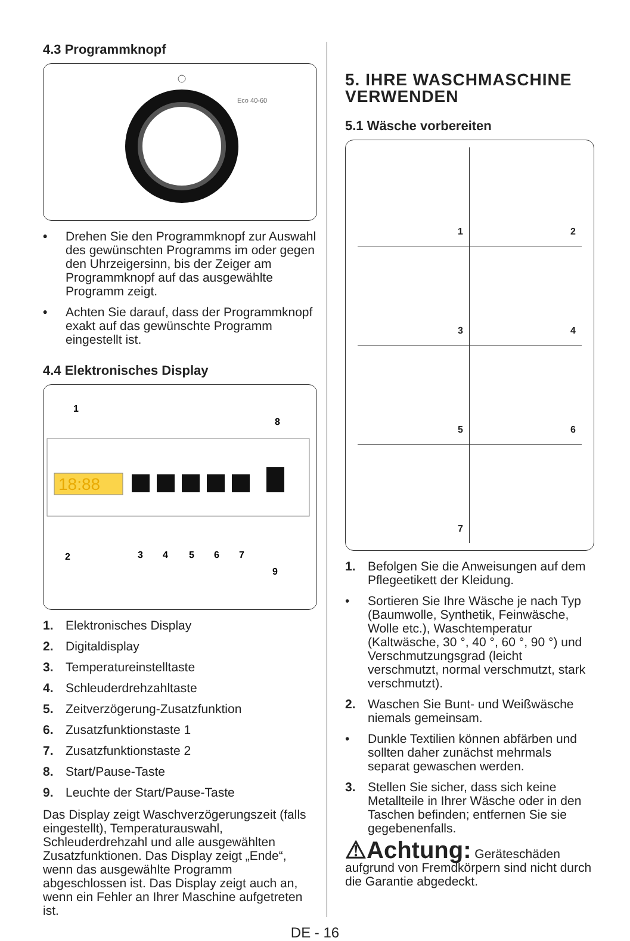4.3 Programmknopf
Eco 40-60
• Drehen Sie den Programmknopf zur Auswahl des gewünschten Programms im oder gegen den Uhrzeigersinn, bis der Zeiger am Programmknopf auf das ausgewählte Programm zeigt.
• Achten Sie darauf, dass der Programmknopf exakt auf das gewünschte Programm eingestellt ist.
4.4 Elektronisches Display
18:88
1
8
2
3
4
5
6
7
9
1. Elektronisches Display
2. Digitaldisplay
3. Temperatureinstelltaste
4. Schleuderdrehzahltaste
5. Zeitverzögerung-Zusatzfunktion
6. Zusatzfunktionstaste 1
7. Zusatzfunktionstaste 2
8. Start/Pause-Taste
9. Leuchte der Start/Pause-Taste
Das Display zeigt Waschverzögerungszeit (falls eingestellt), Temperaturauswahl, Schleuderdrehzahl und alle ausgewählten Zusatzfunktionen. Das Display zeigt „Ende“, wenn das ausgewählte Programm abgeschlossen ist. Das Display zeigt auch an, wenn ein Fehler an Ihrer Maschine aufgetreten ist.
5. IHRE WASCHMASCHINE VERWENDEN
5.1 Wäsche vorbereiten
1
2
3
4
5
6
7
1. Befolgen Sie die Anweisungen auf dem Pflegeetikett der Kleidung.
• Sortieren Sie Ihre Wäsche je nach Typ (Baumwolle, Synthetik, Feinwäsche, Wolle etc.), Waschtemperatur (Kaltwäsche, 30 °, 40 °, 60 °, 90 °) und Verschmutzungsgrad (leicht verschmutzt, normal verschmutzt, stark verschmutzt).
2. Waschen Sie Bunt- und Weißwäsche niemals gemeinsam.
• Dunkle Textilien können abfärben und sollten daher zunächst mehrmals separat gewaschen werden.
3. Stellen Sie sicher, dass sich keine Metallteile in Ihrer Wäsche oder in den Taschen befinden; entfernen Sie sie gegebenenfalls.
⚠Achtung: Geräteschäden aufgrund von Fremdkörpern sind nicht durch die Garantie abgedeckt.
DE - 16